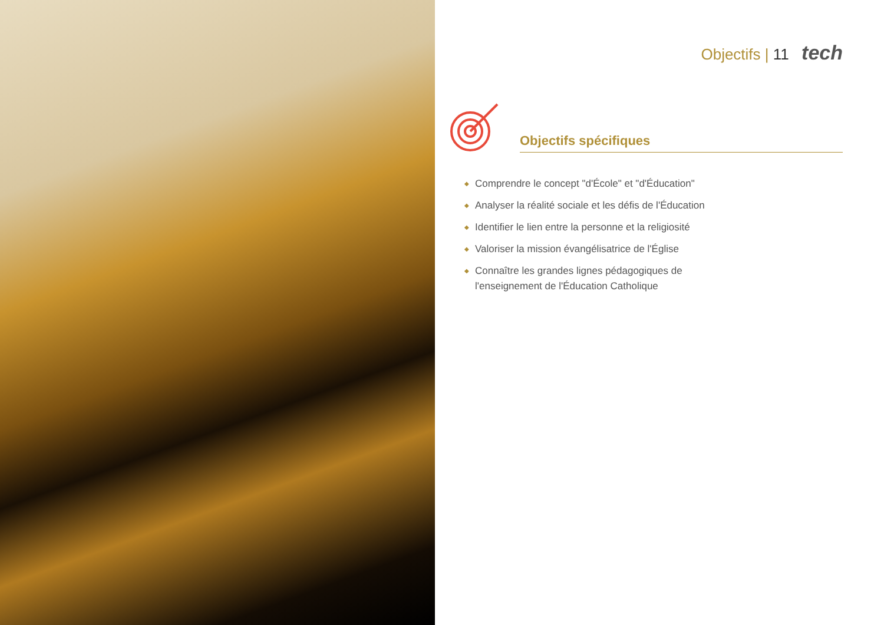Objectifs | 11 tech
Objectifs spécifiques
◆ Comprendre le concept "d'École" et "d'Éducation"
◆ Analyser la réalité sociale et les défis de l'Éducation
◆ Identifier le lien entre la personne et la religiosité
◆ Valoriser la mission évangélisatrice de l'Église
◆ Connaître les grandes lignes pédagogiques de l'enseignement de l'Éducation Catholique